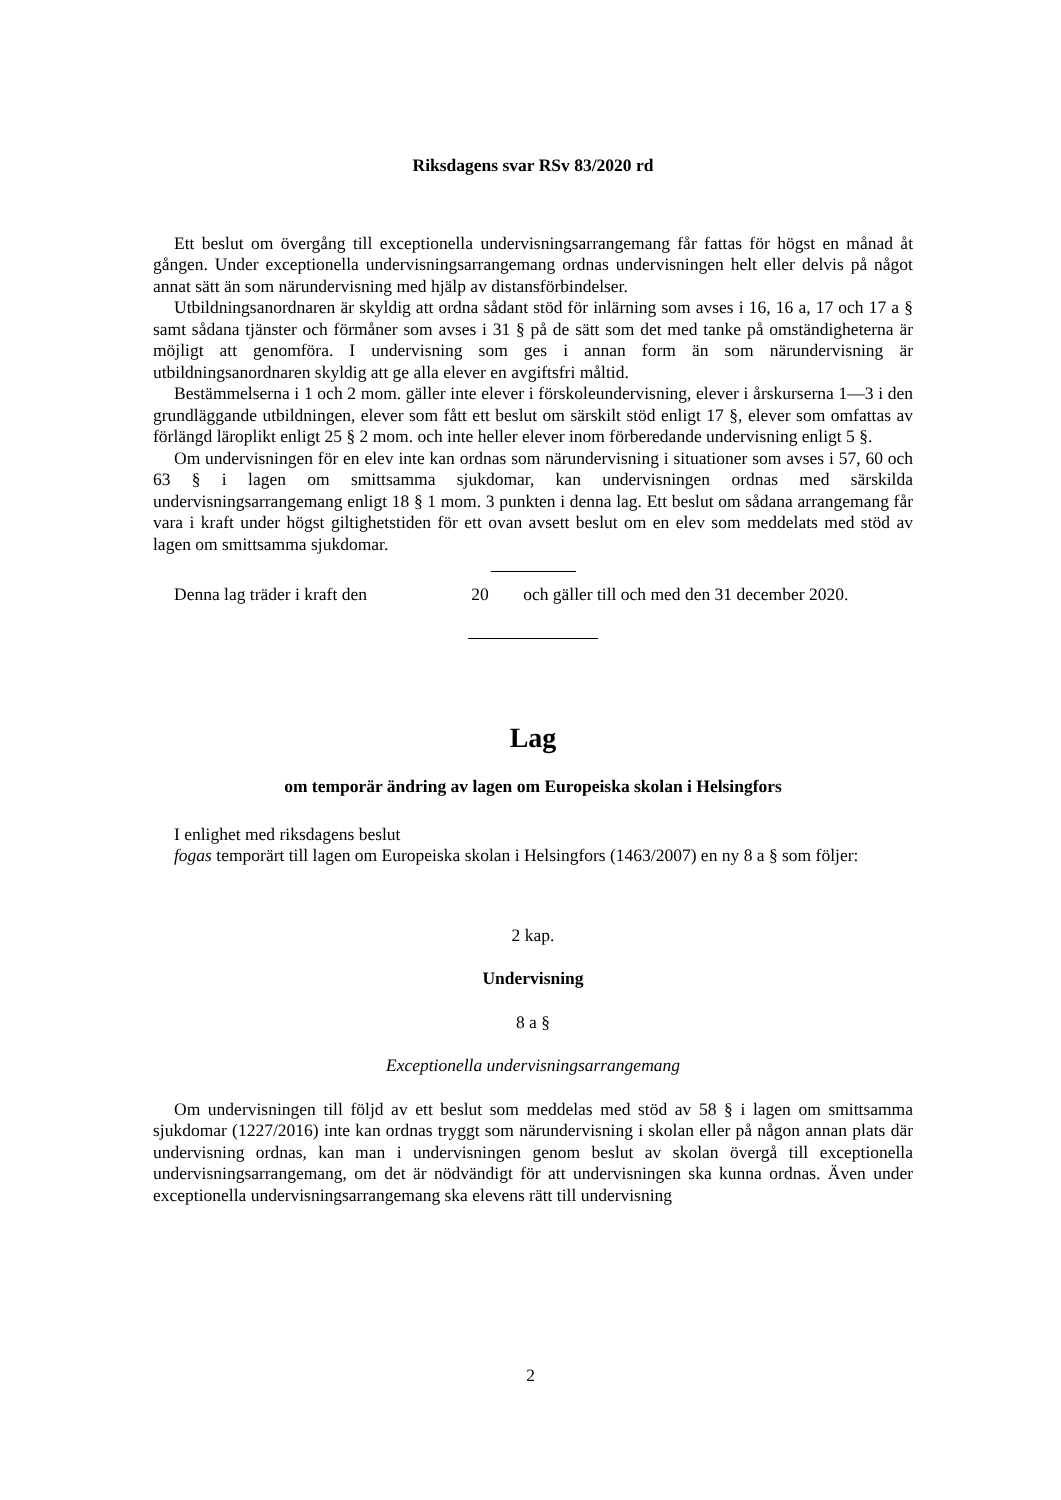Riksdagens svar RSv 83/2020 rd
Ett beslut om övergång till exceptionella undervisningsarrangemang får fattas för högst en månad åt gången. Under exceptionella undervisningsarrangemang ordnas undervisningen helt eller delvis på något annat sätt än som närundervisning med hjälp av distansförbindelser.
Utbildningsanordnaren är skyldig att ordna sådant stöd för inlärning som avses i 16, 16 a, 17 och 17 a § samt sådana tjänster och förmåner som avses i 31 § på de sätt som det med tanke på omständigheterna är möjligt att genomföra. I undervisning som ges i annan form än som närundervisning är utbildningsanordnaren skyldig att ge alla elever en avgiftsfri måltid.
Bestämmelserna i 1 och 2 mom. gäller inte elever i förskoleundervisning, elever i årskurserna 1—3 i den grundläggande utbildningen, elever som fått ett beslut om särskilt stöd enligt 17 §, elever som omfattas av förlängd läroplikt enligt 25 § 2 mom. och inte heller elever inom förberedande undervisning enligt 5 §.
Om undervisningen för en elev inte kan ordnas som närundervisning i situationer som avses i 57, 60 och 63 § i lagen om smittsamma sjukdomar, kan undervisningen ordnas med särskilda undervisningsarrangemang enligt 18 § 1 mom. 3 punkten i denna lag. Ett beslut om sådana arrangemang får vara i kraft under högst giltighetstiden för ett ovan avsett beslut om en elev som meddelats med stöd av lagen om smittsamma sjukdomar.
Denna lag träder i kraft den 20 och gäller till och med den 31 december 2020.
Lag
om temporär ändring av lagen om Europeiska skolan i Helsingfors
I enlighet med riksdagens beslut
fogas temporärt till lagen om Europeiska skolan i Helsingfors (1463/2007) en ny 8 a § som följer:
2 kap.
Undervisning
8 a §
Exceptionella undervisningsarrangemang
Om undervisningen till följd av ett beslut som meddelas med stöd av 58 § i lagen om smittsamma sjukdomar (1227/2016) inte kan ordnas tryggt som närundervisning i skolan eller på någon annan plats där undervisning ordnas, kan man i undervisningen genom beslut av skolan övergå till exceptionella undervisningsarrangemang, om det är nödvändigt för att undervisningen ska kunna ordnas. Även under exceptionella undervisningsarrangemang ska elevens rätt till undervisning
2